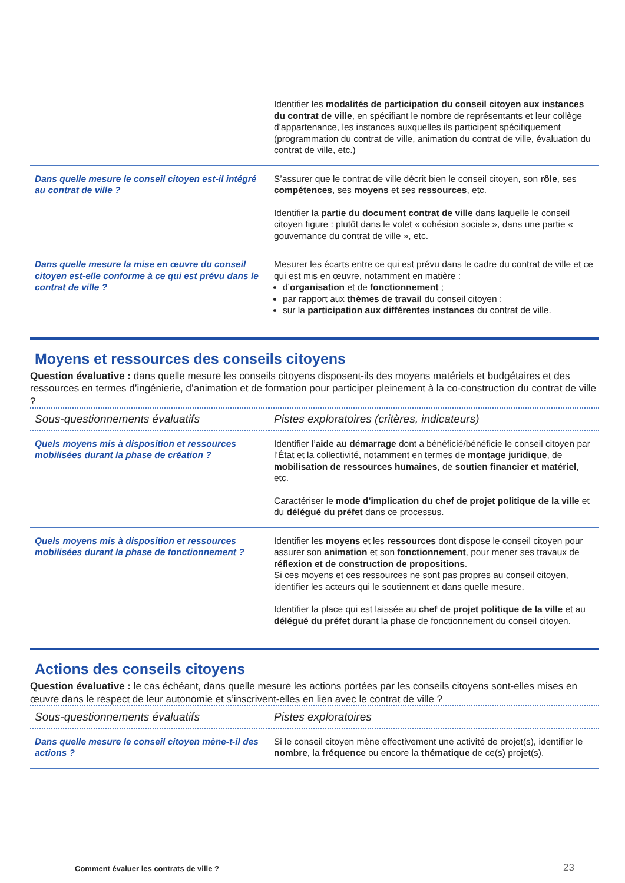| | Identifier les modalités de participation du conseil citoyen aux instances du contrat de ville , en spécifiant le nombre de représentants et leur collège d’appartenance, les instances auxquelles ils participent spécifiquement (programmation du contrat de ville, animation du contrat de ville, évaluation du contrat de ville, etc.) |
| Dans quelle mesure le conseil citoyen est-il intégré au contrat de ville ? | S’assurer que le contrat de ville décrit bien le conseil citoyen, son rôle , ses compétences , ses moyens et ses ressources , etc. Identifier la partie du document contrat de ville dans laquelle le conseil citoyen figure : plutôt dans le volet « cohésion sociale », dans une partie « gouvernance du contrat de ville », etc. |
| Dans quelle mesure la mise en œuvre du conseil citoyen est-elle conforme à ce qui est prévu dans le contrat de ville ? | Mesurer les écarts entre ce qui est prévu dans le cadre du contrat de ville et ce qui est mis en œuvre, notamment en matière : d’ organisation et de fonctionnement ; par rapport aux thèmes de travail du conseil citoyen ; sur la participation aux différentes instances du contrat de ville. |
Moyens et ressources des conseils citoyens
Question évaluative : dans quelle mesure les conseils citoyens disposent-ils des moyens matériels et budgétaires et des ressources en termes d’ingénierie, d’animation et de formation pour participer pleinement à la co-construction du contrat de ville ?
| Sous-questionnements évaluatifs | Pistes exploratoires (critères, indicateurs) |
| --- | --- |
| Quels moyens mis à disposition et ressources mobilisées durant la phase de création ? | Identifier l’ aide au démarrage dont a bénéficié/bénéficie le conseil citoyen par l’État et la collectivité, notamment en termes de montage juridique , de mobilisation de ressources humaines , de soutien financier et matériel , etc. Caractériser le mode d’implication du chef de projet politique de la ville et du délégué du préfet dans ce processus. |
| Quels moyens mis à disposition et ressources mobilisées durant la phase de fonctionnement ? | Identifier les moyens et les ressources dont dispose le conseil citoyen pour assurer son animation et son fonctionnement , pour mener ses travaux de réflexion et de construction de propositions . Si ces moyens et ces ressources ne sont pas propres au conseil citoyen, identifier les acteurs qui le soutiennent et dans quelle mesure. Identifier la place qui est laissée au chef de projet politique de la ville et au délégué du préfet durant la phase de fonctionnement du conseil citoyen. |
Actions des conseils citoyens
Question évaluative : le cas échéant, dans quelle mesure les actions portées par les conseils citoyens sont-elles mises en œuvre dans le respect de leur autonomie et s’inscrivent-elles en lien avec le contrat de ville ?
| Sous-questionnements évaluatifs | Pistes exploratoires |
| --- | --- |
| Dans quelle mesure le conseil citoyen mène-t-il des actions ? | Si le conseil citoyen mène effectivement une activité de projet(s), identifier le nombre , la fréquence ou encore la thématique de ce(s) projet(s). |
Comment évaluer les contrats de ville ?
23